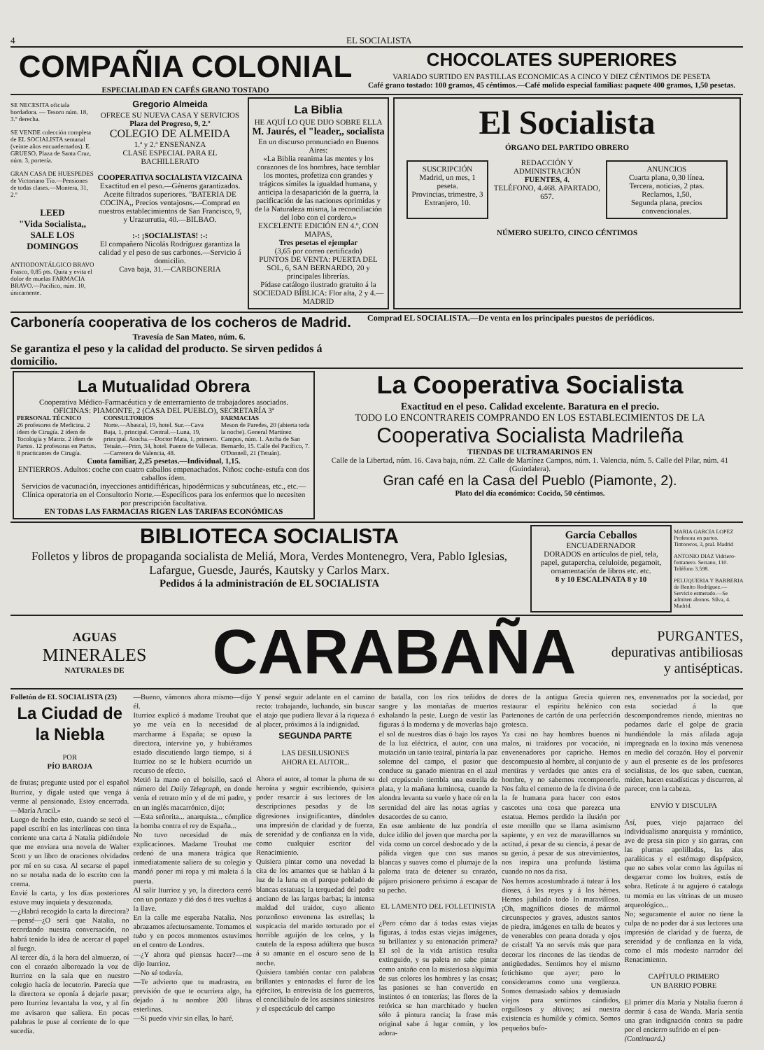4 EL SOCIALISTA
COMPAÑIA COLONIAL
ESPECIALIDAD EN CAFÉS GRANO TOSTADO
CHOCOLATES SUPERIORES
VARIADO SURTIDO EN PASTILLAS ECONOMICAS A CINCO Y DIEZ CÉNTIMOS DE PESETA
Café grano tostado: 100 gramos, 45 céntimos.—Café molido especial familias: paquete 400 gramos, 1,50 pesetas.
SE NECESITA oficiala bordadora. — Tesoro núm. 18, 3.º derecha.
SE VENDE colección completa de EL SOCIALISTA semanal (veinte años encuadernados). E. GRUESO, Plaza de Santa Cruz, núm. 3, portería.
GRAN CASA DE HUESPEDES de Victoriano Tío.—Pensiones de todas clases.—Montera, 31, 2.º
LEED
"Vida Socialista,,
SALE LOS DOMINGOS
ANTIODONTÁLGICO BRAVO Frasco, 0,85 pts. Quita y evita el dolor de muelas FARMACIA BRAVO.—Pacífico, núm. 10, únicamente.
Gregorio Almeida
OFRECE SU NUEVA CASA Y SERVICIOS
Plaza del Progreso, 9, 2.º
COLEGIO DE ALMEIDA
1.ª y 2.ª ENSEÑANZA
CLASE ESPECIAL PARA EL BACHILLERATO
COOPERATIVA SOCIALISTA VIZCAINA
Exactitud en el peso.—Géneros garantizados. Aceite filtrados superiores. "BATERIA DE COCINA,, Precios ventajosos.—Comprad en nuestros establecimientos de San Francisco, 9, y Urazurrutia, 40.—BILBAO.
:-: ¡SOCIALISTAS! :-:
El compañero Nicolás Rodríguez garantiza la calidad y el peso de sus carbones.—Servicio á domicilio.
Cava baja, 31.—CARBONERIA
La Biblia
HE AQUÍ LO QUE DIJO SOBRE ELLA
M. Jaurés, el "leader,, socialista
En un discurso pronunciado en Buenos Aires:
«La Biblia reanima las mentes y los corazones de los hombres, hace temblar los montes, profetiza con grandes y trágicos símiles la igualdad humana, y anticipa la desaparición de la guerra, la pacificación de las naciones oprimidas y de la Naturaleza misma, la reconciliación del lobo con el cordero.»
EXCELENTE EDICIÓN EN 4.º, CON MAPAS,
Tres pesetas el ejemplar
(3,65 por correo certificado)
PUNTOS DE VENTA: PUERTA DEL SOL, 6, SAN BERNARDO, 20 y principales librerías.
Pídase catálogo ilustrado gratuito á la SOCIEDAD BÍBLICA: Flor alta, 2 y 4.—MADRID
El Socialista
ÓRGANO DEL PARTIDO OBRERO
SUSCRIPCIÓN
Madrid, un mes, 1 peseta.
Provincias, trimestre, 3
Extranjero, 10.
REDACCIÓN Y ADMINISTRACIÓN
FUENTES, 4.
TELÉFONO, 4.468. APARTADO, 657.
ANUNCIOS
Cuarta plana, 0,30 línea.
Tercera, noticias, 2 ptas.
Reclamos, 1,50,
Segunda plana, precios convencionales.
NÚMERO SUELTO, CINCO CÉNTIMOS
Carbonería cooperativa de los cocheros de Madrid.
Travesía de San Mateo, núm. 6.
Se garantiza el peso y la calidad del producto. Se sirven pedidos á domicilio.
Comprad EL SOCIALISTA.—De venta en los principales puestos de periódicos.
La Mutualidad Obrera
Cooperativa Médico-Farmacéutica y de enterramiento de trabajadores asociados.
OFICINAS: PIAMONTE, 2 (CASA DEL PUEBLO), SECRETARÍA 3ª
PERSONAL TÉCNICO
26 profesores de Medicina. 2 ídem de Cirugía. 2 ídem de Tocología y Matriz. 2 ídem de Partos. 12 profesoras en Partos. 8 practicantes de Cirugía.
CONSULTORIOS
Norte.—Abascal, 19, hotel. Sur.—Cava Baja, 1, principal. Central.—Luna, 19, principal. Atocha.—Doctor Mata, 1, primero. Tetuán.—Prim, 34, hotel. Puente de Vallecas.—Carretera de Valencia, 48.
FARMACIAS
Meson de Paredes, 20 (abierta toda la noche). General Martínez Campos, núm. 1. Ancha de San Bernardo, 15. Calle del Pacífico, 7. O'Donnell, 21 (Tetuán).
Cuota familiar, 2,25 pesetas.—Individual, 1,15.
ENTIERROS. Adultos: coche con cuatro caballos empenachados. Niños: coche-estufa con dos caballos ídem.
Servicios de vacunación, inyecciones antidiftéricas, hipodérmicas y subcutáneas, etc., etc.—Clínica operatoria en el Consultorio Norte.—Específicos para los enfermos que lo necesiten por prescripción facultativa.
EN TODAS LAS FARMACIAS RIGEN LAS TARIFAS ECONÓMICAS
La Cooperativa Socialista
Exactitud en el peso. Calidad excelente. Baratura en el precio.
TODO LO ENCONTRAREIS COMPRANDO EN LOS ESTABLECIMIENTOS DE LA
Cooperativa Socialista Madrileña
TIENDAS DE ULTRAMARINOS EN
Calle de la Libertad, núm. 16. Cava baja, núm. 22. Calle de Martínez Campos, núm. 1. Valencia, núm. 5. Calle del Pilar, núm. 41 (Guindalera).
Gran café en la Casa del Pueblo (Piamonte, 2).
Plato del día económico: Cocido, 50 céntimos.
BIBLIOTECA SOCIALISTA
Folletos y libros de propaganda socialista de Meliá, Mora, Verdes Montenegro, Vera, Pablo Iglesias, Lafargue, Guesde, Jaurés, Kautsky y Carlos Marx.
Pedidos á la administración de EL SOCIALISTA
Garcia Ceballos
ENCUADERNADOR
DORADOS en artículos de piel, tela, papel, gutapercha, celuloide, pegamoit, ornamentación de libros etc. etc.
8 y 10 ESCALINATA 8 y 10
MARIA GARCIA LOPEZ Profesora en partos. Tintoreros, 3, pral. Madrid
ANTONIO DIAZ Vidriero-fontanero. Serrano, 110. Teléfono 3.598.
PELUQUERIA Y BARBERIA de Benito Rodríguez.—Servicio esmerado.—Se admiten abonos. Silva, 4. Madrid.
AGUAS
MINERALES
NATURALES DE
CARABAÑA
PURGANTES, depurativas antibiliosas y antisépticas.
Folletón de EL SOCIALISTA (23)
La Ciudad de la Niebla
POR
PÍO BAROJA
de frutas; pregunte usted por el español Iturrioz, y dígale usted que venga á verme al pensionado. Estoy encerrada.—María Aracil.»
Luego de hecho esto, cuando se secó el papel escribí en las interlíneas con tinta corriente una carta á Natalia pidiéndole que me enviara una novela de Walter Scott y un libro de oraciones olvidados por mí en su casa. Al secarse el papel no se notaba nada de lo escrito con la crema.
Envié la carta, y los días posteriores estuve muy inquieta y desazonada.
—¿Habrá recogido la carta la directora?—pensé—¿O será que Natalia, no recordando nuestra conversación, no habrá tenido la idea de acercar el papel al fuego.
Al tercer día, á la hora del almuerzo, oí con el corazón alborozado la voz de Iturrioz en la sala que en nuestro colegio hacía de locutorio. Parecía que la directora se oponía á dejarle pasar; pero Iturrioz levantaba la voz, y al fin me avisaron que saliera. En pocas palabras le puse al corriente de lo que sucedía.
—Bueno, vámonos ahora mismo—dijo él.
Iturrioz explicó á madame Troubat que yo me veía en la necesidad de marcharme á España; se opuso la directora, intervine yo, y hubiéramos estado discutiendo largo tiempo, si á Iturrioz no se le hubiera ocurrido un recurso de efecto.
Metió la mano en el bolsillo, sacó el número del Daily Telegraph, en donde venía el retrato mío y el de mi padre, y en un inglés macarrónico, dijo:
—Esta señorita... anarquista... cómplice la bomba contra el rey de España...
No tuvo necesidad de más explicaciones. Madame Troubat me ordenó de una manera trágica que inmediatamente saliera de su colegio y mandó poner mi ropa y mi maleta á la puerta.
Al salir Iturrioz y yo, la directora cerró con un portazo y dió dos ó tres vueltas á la llave.
En la calle me esperaba Natalia. Nos abrazamos afectuosamente. Tomamos el tubo y en pocos momentos estuvimos en el centro de Londres.
—¿Y ahora qué piensas hacer?—me dijo Iturrioz.
—No sé todavía.
—Te advierto que tu madrastra, en previsión de que te ocurriera algo, ha dejado á tu nombre 200 libras esterlinas.
—Si puedo vivir sin ellas, lo haré.
Y pensé seguir adelante en el camino recto: trabajando, luchando, sin buscar el atajo que pudiera llevar á la riqueza ó al placer, próximos á la indignidad.
SEGUNDA PARTE
LAS DESILUSIONES
AHORA EL AUTOR...
Ahora el autor, al tomar la pluma de su heroína y seguir escribiendo, quisiera poder resarcir á sus lectores de las descripciones pesadas y de las digresiones insignificantes, dándoles una impresión de claridad y de fuerza, de serenidad y de confianza en la vida, como cualquier escritor del Renacimiento.
Quisiera pintar como una novedad la cita de los amantes que se hablan á la luz de la luna en el parque poblado de blancas estatuas; la terquedad del padre anciano de las largas barbas; la intensa maldad del traidor, cuyo aliento ponzoñoso envenena las estrellas; la suspicacia del marido torturado por el horrible aguijón de los celos, y la cautela de la esposa adúltera que busca á su amante en el oscuro seno de la noche.
Quisiera también contar con palabras brillantes y entonadas el furor de los ejércitos, la entrevista de los guerreros, el conciliábulo de los asesinos siniestros y el espectáculo del campo
de batalla, con los ríos teñidos de sangre y las montañas de muertos exhalando la peste. Luego de vestir las figuras á la moderna y de moverlas bajo el sol de nuestros días ó bajo los rayos de la luz eléctrica, el autor, con una mutación un tanto teatral, pintaría la paz solemne del campo, el pastor que conduce su ganado mientras en el azul del crepúsculo tiembla una estrella de plata, y la mañana luminosa, cuando la alondra levanta su vuelo y hace oír en la serenidad del aire las notas agrias y desacordes de su canto.
En este ambiente de luz pondría el dulce idilio del joven que marcha por la vida como un corcel desbocado y de la pálida virgen que con sus manos blancas y suaves como el plumaje de la paloma trata de detener su corazón, pájaro prisionero próximo á escapar de su pecho.
EL LAMENTO DEL FOLLETINISTA
¿Pero cómo dar á todas estas viejas figuras, á todas estas viejas imágenes, su brillantez y su entonación primera? El sol de la vida artística resulta extinguido, y su paleta no sabe pintar como antaño con la misteriosa alquimia de sus colores los hombres y las cosas; las pasiones se han convertido en instintos ó en tonterías; las flores de la retórica se han marchitado y huelen sólo á pintura rancia; la frase más original sabe á lugar común, y los adora-
dores de la antigua Grecia quieren restaurar el espíritu helénico con Partenones de cartón de una perfección grotesca.
Ya casi no hay hombres buenos ni malos, ni traidores por vocación, ni envenenadores por capricho. Hemos descompuesto al hombre, al conjunto de mentiras y verdades que antes era el hombre, y no sabemos recomponerle. Nos falta el cemento de la fe divina ó de la fe humana para hacer con estos cascotes una cosa que parezca una estatua. Hemos perdido la ilusión por este monillo que se llama asimismo sapiente, y en vez de maravillarnos su actitud, á pesar de su ciencia, á pesar de su genio, á pesar de sus atrevimientos, nos inspira una profunda lástima cuando no nos da risa.
Nos hemos acostumbrado á tutear á los dioses, á los reyes y á los héroes. Hemos jubilado todo lo maravilloso. ¡Oh, magníficos dioses de mármol circunspectos y graves, adustos santos de piedra, imágenes en talla de beatos y de venerables con peana dorada y ojos de cristal! Ya no servís más que para decorar los rincones de las tiendas de antigüedades. Sentimos hoy el mismo fetichismo que ayer; pero lo consideramos como una vergüenza. Somos demasiado sabios y demasiado viejos para sentirnos cándidos, orgullosos y altivos; así nuestra existencia es humilde y cómica. Somos pequeños bufo-
nes, envenenados por la sociedad, por esta sociedad á la que descompondremos riendo, mientras no podamos darle el golpe de gracia hundiéndole la más afilada aguja impregnada en la toxina más venenosa en medio del corazón. Hoy el porvenir y aun el presente es de los profesores socialistas, de los que saben, cuentan, miden, hacen estadísticas y discurren, al parecer, con la cabeza.
ENVÍO Y DISCULPA
Así, pues, viejo pajarraco del individualismo anarquista y romántico, ave de presa sin pico y sin garras, con las plumas apolilladas, las alas paralíticas y el estómago dispépsico, que no sabes volar como las águilas ni desgarrar como los buitres, estás de sobra. Retírate á tu agujero ó cataloga tu momia en las vitrinas de un museo arqueológico...
No; seguramente el autor no tiene la culpa de no poder dar á sus lectores una impresión de claridad y de fuerza, de serenidad y de confianza en la vida, como el más modesto narrador del Renacimiento.
CAPÍTULO PRIMERO
UN BARRIO POBRE
El primer día María y Natalia fueron á dormir á casa de Wanda. María sentía una gran indignación contra su padre por el encierro sufrido en el pen-
(Continuará.)